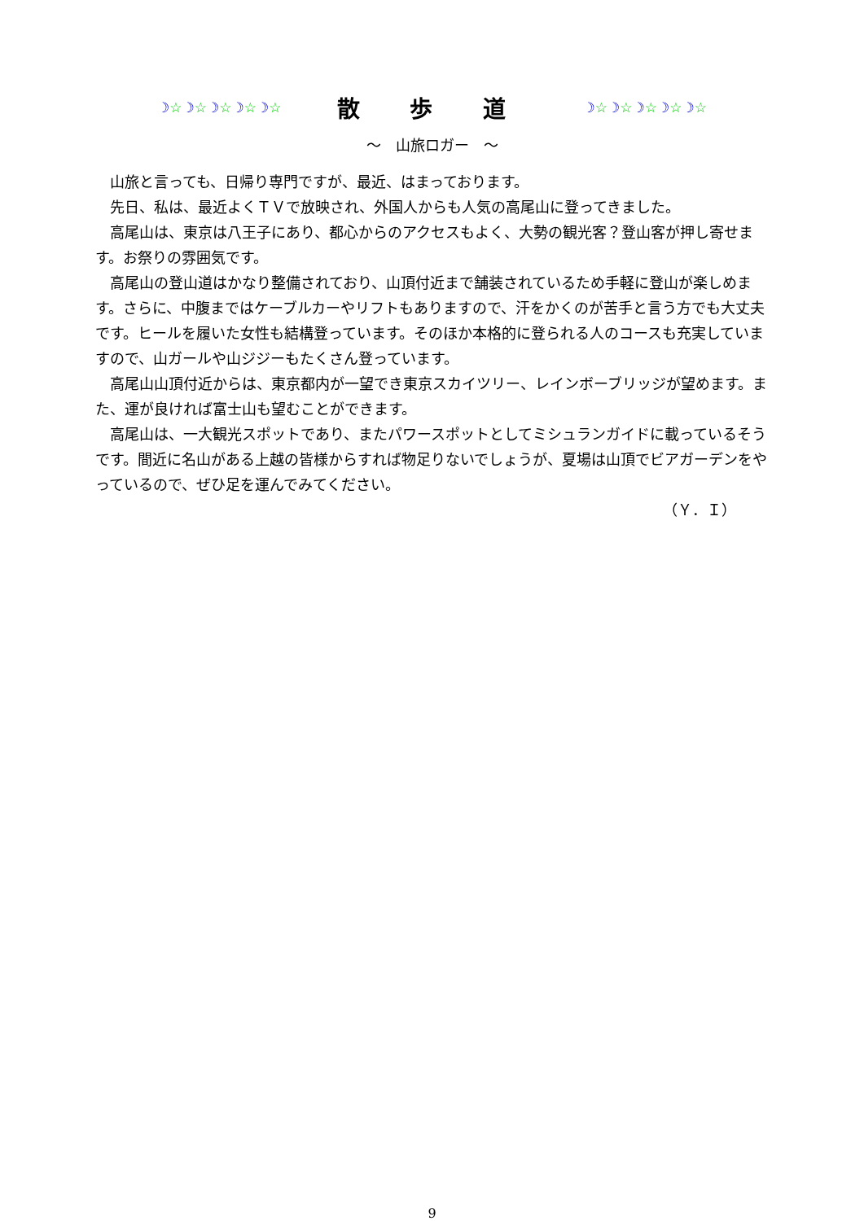☽☆☽☆☽☆☽☆☽☆
散 歩 道
☽☆☽☆☽☆☽☆☽☆
～　山旅ロガー　～
山旅と言っても、日帰り専門ですが、最近、はまっております。
先日、私は、最近よくＴＶで放映され、外国人からも人気の高尾山に登ってきました。
高尾山は、東京は八王子にあり、都心からのアクセスもよく、大勢の観光客？登山客が押し寄せます。お祭りの雰囲気です。
高尾山の登山道はかなり整備されており、山頂付近まで舗装されているため手軽に登山が楽しめます。さらに、中腹まではケーブルカーやリフトもありますので、汗をかくのが苦手と言う方でも大丈夫です。ヒールを履いた女性も結構登っています。そのほか本格的に登られる人のコースも充実していますので、山ガールや山ジジーもたくさん登っています。
高尾山山頂付近からは、東京都内が一望でき東京スカイツリー、レインボーブリッジが望めます。また、運が良ければ富士山も望むことができます。
高尾山は、一大観光スポットであり、またパワースポットとしてミシュランガイドに載っているそうです。間近に名山がある上越の皆様からすれば物足りないでしょうが、夏場は山頂でビアガーデンをやっているので、ぜひ足を運んでみてください。
（Ｙ．Ｉ）
9